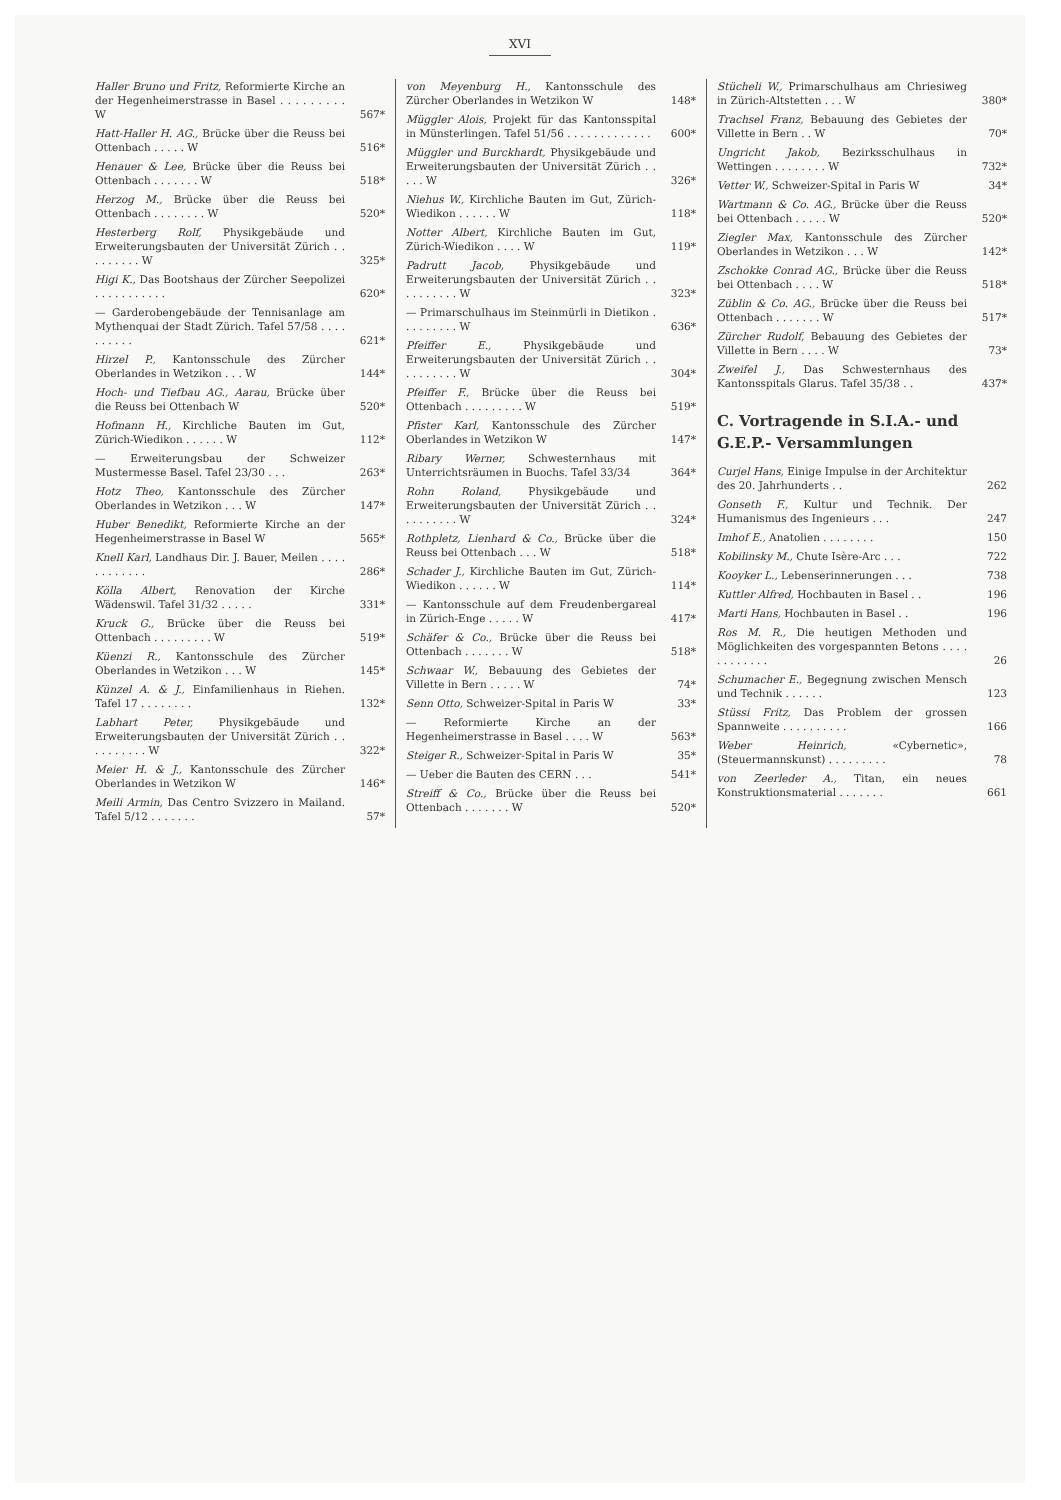XVI
Haller Bruno und Fritz, Reformierte Kirche an der Hegenheimerstrasse in Basel . . . . . . . . . W
567*
Hatt-Haller H. AG., Brücke über die Reuss bei Ottenbach . . . . . W
516*
Henauer & Lee, Brücke über die Reuss bei Ottenbach . . . . . . . W
518*
Herzog M., Brücke über die Reuss bei Ottenbach . . . . . . . . W
520*
Hesterberg Rolf, Physikgebäude und Erweiterungsbauten der Universität Zürich . . . . . . . . . W
325*
Higi K., Das Bootshaus der Zürcher Seepolizei . . . . . . . . . . .
620*
— Garderobengebäude der Tennisanlage am Mythenquai der Stadt Zürich. Tafel 57/58 . . . . . . . . . .
621*
Hirzel P., Kantonsschule des Zürcher Oberlandes in Wetzikon . . . W
144*
Hoch- und Tiefbau AG., Aarau, Brücke über die Reuss bei Ottenbach W
520*
Hofmann H., Kirchliche Bauten im Gut, Zürich-Wiedikon . . . . . . W
112*
— Erweiterungsbau der Schweizer Mustermesse Basel. Tafel 23/30 . . .
263*
Hotz Theo, Kantonsschule des Zürcher Oberlandes in Wetzikon . . . W
147*
Huber Benedikt, Reformierte Kirche an der Hegenheimerstrasse in Basel W
565*
Knell Karl, Landhaus Dir. J. Bauer, Meilen . . . . . . . . . . . .
286*
Kölla Albert, Renovation der Kirche Wädenswil. Tafel 31/32 . . . . .
331*
Kruck G., Brücke über die Reuss bei Ottenbach . . . . . . . . . W
519*
Küenzi R., Kantonsschule des Zürcher Oberlandes in Wetzikon . . . W
145*
Künzel A. & J., Einfamilienhaus in Riehen. Tafel 17 . . . . . . . .
132*
Labhart Peter, Physikgebäude und Erweiterungsbauten der Universität Zürich . . . . . . . . . . W
322*
Meier H. & J., Kantonsschule des Zürcher Oberlandes in Wetzikon W
146*
Meili Armin, Das Centro Svizzero in Mailand. Tafel 5/12 . . . . . . .
57*
von Meyenburg H., Kantonsschule des Zürcher Oberlandes in Wetzikon W
148*
Müggler Alois, Projekt für das Kantonsspital in Münsterlingen. Tafel 51/56 . . . . . . . . . . . . .
600*
Müggler und Burckhardt, Physikgebäude und Erweiterungsbauten der Universität Zürich . . . . . W
326*
Niehus W., Kirchliche Bauten im Gut, Zürich-Wiedikon . . . . . . W
118*
Notter Albert, Kirchliche Bauten im Gut, Zürich-Wiedikon . . . . W
119*
Padrutt Jacob, Physikgebäude und Erweiterungsbauten der Universität Zürich . . . . . . . . . . W
323*
— Primarschulhaus im Steinmürli in Dietikon . . . . . . . . . W
636*
Pfeiffer E., Physikgebäude und Erweiterungsbauten der Universität Zürich . . . . . . . . . . W
304*
Pfeiffer F., Brücke über die Reuss bei Ottenbach . . . . . . . . . W
519*
Pfister Karl, Kantonsschule des Zürcher Oberlandes in Wetzikon W
147*
Ribary Werner, Schwesternhaus mit Unterrichtsräumen in Buochs. Tafel 33/34
364*
Rohn Roland, Physikgebäude und Erweiterungsbauten der Universität Zürich . . . . . . . . . . W
324*
Rothpletz, Lienhard & Co., Brücke über die Reuss bei Ottenbach . . . W
518*
Schader J., Kirchliche Bauten im Gut, Zürich-Wiedikon . . . . . . W
114*
— Kantonsschule auf dem Freudenbergareal in Zürich-Enge . . . . . W
417*
Schäfer & Co., Brücke über die Reuss bei Ottenbach . . . . . . . W
518*
Schwaar W., Bebauung des Gebietes der Villette in Bern . . . . . W
74*
Senn Otto, Schweizer-Spital in Paris W
33*
— Reformierte Kirche an der Hegenheimerstrasse in Basel . . . . W
563*
Steiger R., Schweizer-Spital in Paris W
35*
— Ueber die Bauten des CERN . . .
541*
Streiff & Co., Brücke über die Reuss bei Ottenbach . . . . . . . W
520*
Stücheli W., Primarschulhaus am Chriesiweg in Zürich-Altstetten . . . W
380*
Trachsel Franz, Bebauung des Gebietes der Villette in Bern . . W
70*
Ungricht Jakob, Bezirksschulhaus in Wettingen . . . . . . . . W
732*
Vetter W., Schweizer-Spital in Paris W
34*
Wartmann & Co. AG., Brücke über die Reuss bei Ottenbach . . . . . W
520*
Ziegler Max, Kantonsschule des Zürcher Oberlandes in Wetzikon . . . W
142*
Zschokke Conrad AG., Brücke über die Reuss bei Ottenbach . . . . W
518*
Züblin & Co. AG., Brücke über die Reuss bei Ottenbach . . . . . . . W
517*
Zürcher Rudolf, Bebauung des Gebietes der Villette in Bern . . . . W
73*
Zweifel J., Das Schwesternhaus des Kantonsspitals Glarus. Tafel 35/38 . .
437*
C. Vortragende in S.I.A.- und G.E.P.- Versammlungen
Curjel Hans, Einige Impulse in der Architektur des 20. Jahrhunderts . .
262
Gonseth F., Kultur und Technik. Der Humanismus des Ingenieurs . . .
247
Imhof E., Anatolien . . . . . . . .
150
Kobilinsky M., Chute Isère-Arc . . .
722
Kooyker L., Lebenserinnerungen . . .
738
Kuttler Alfred, Hochbauten in Basel . .
196
Marti Hans, Hochbauten in Basel . .
196
Ros M. R., Die heutigen Methoden und Möglichkeiten des vorgespannten Betons . . . . . . . . . . . .
26
Schumacher E., Begegnung zwischen Mensch und Technik . . . . . .
123
Stüssi Fritz, Das Problem der grossen Spannweite . . . . . . . . . .
166
Weber Heinrich, «Cybernetic», (Steuermannskunst) . . . . . . . . .
78
von Zeerleder A., Titan, ein neues Konstruktionsmaterial . . . . . . .
661